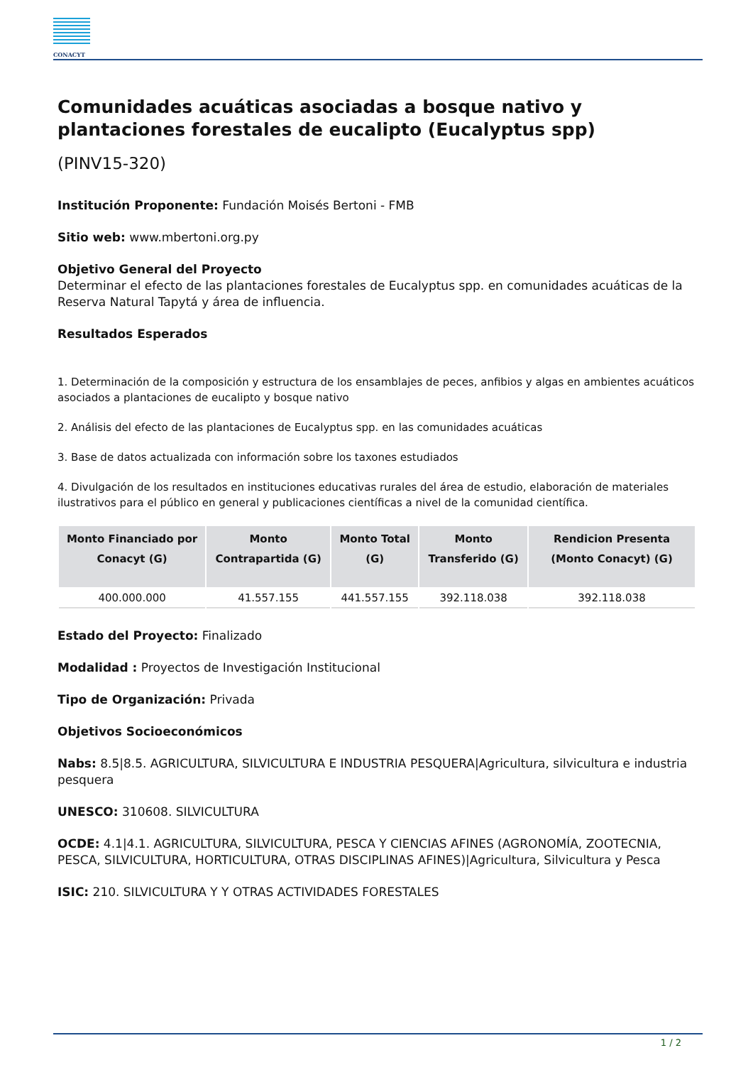CONACYT
Comunidades acuáticas asociadas a bosque nativo y plantaciones forestales de eucalipto (Eucalyptus spp)
(PINV15-320)
Institución Proponente: Fundación Moisés Bertoni - FMB
Sitio web: www.mbertoni.org.py
Objetivo General del Proyecto
Determinar el efecto de las plantaciones forestales de Eucalyptus spp. en comunidades acuáticas de la Reserva Natural Tapytá y área de influencia.
Resultados Esperados
1. Determinación de la composición y estructura de los ensamblajes de peces, anfibios y algas en ambientes acuáticos asociados a plantaciones de eucalipto y bosque nativo
2. Análisis del efecto de las plantaciones de Eucalyptus spp. en las comunidades acuáticas
3. Base de datos actualizada con información sobre los taxones estudiados
4. Divulgación de los resultados en instituciones educativas rurales del área de estudio, elaboración de materiales ilustrativos para el público en general y publicaciones científicas a nivel de la comunidad científica.
| Monto Financiado por Conacyt (G) | Monto Contrapartida (G) | Monto Total (G) | Monto Transferido (G) | Rendicion Presenta (Monto Conacyt) (G) |
| --- | --- | --- | --- | --- |
| 400.000.000 | 41.557.155 | 441.557.155 | 392.118.038 | 392.118.038 |
Estado del Proyecto: Finalizado
Modalidad : Proyectos de Investigación Institucional
Tipo de Organización: Privada
Objetivos Socioeconómicos
Nabs: 8.5|8.5. AGRICULTURA, SILVICULTURA E INDUSTRIA PESQUERA|Agricultura, silvicultura e industria pesquera
UNESCO: 310608. SILVICULTURA
OCDE: 4.1|4.1. AGRICULTURA, SILVICULTURA, PESCA Y CIENCIAS AFINES (AGRONOMÍA, ZOOTECNIA, PESCA, SILVICULTURA, HORTICULTURA, OTRAS DISCIPLINAS AFINES)|Agricultura, Silvicultura y Pesca
ISIC: 210. SILVICULTURA Y Y OTRAS ACTIVIDADES FORESTALES
1 / 2